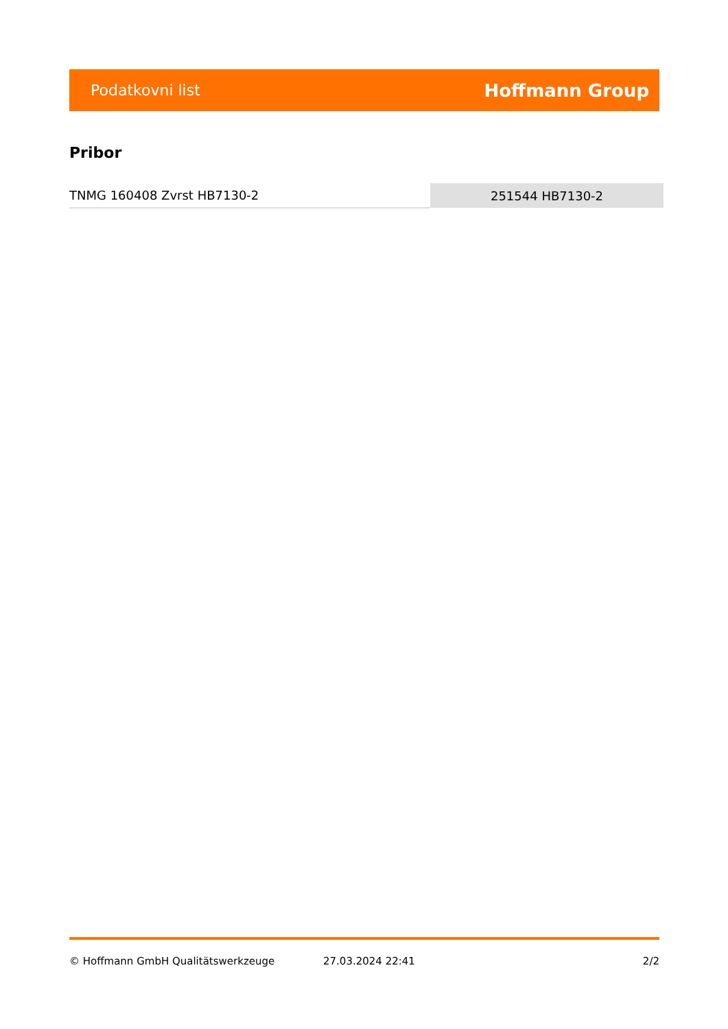Podatkovni list Hoffmann Group
Pribor
| TNMG 160408 Zvrst HB7130-2 | 251544 HB7130-2 |
© Hoffmann GmbH Qualitätswerkzeuge 27.03.2024 22:41 2/2